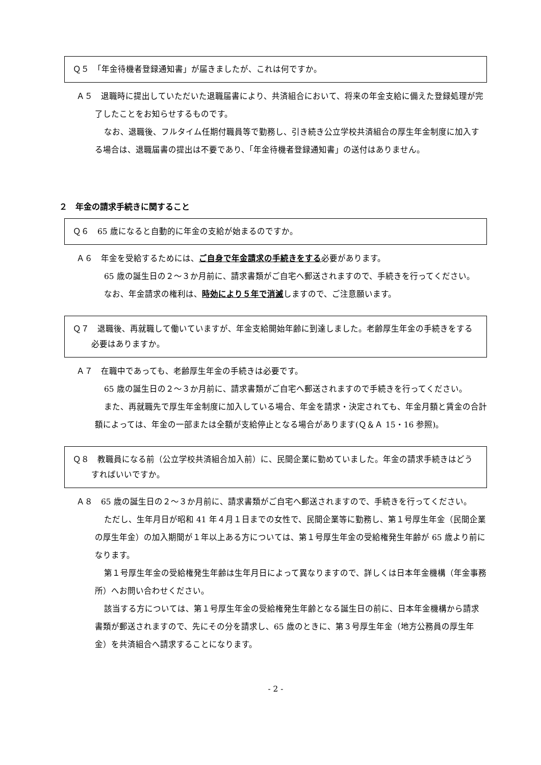Ｑ５　「年金待機者登録通知書」が届きましたが、これは何ですか。
Ａ５　退職時に提出していただいた退職届書により、共済組合において、将来の年金支給に備えた登録処理が完了したことをお知らせするものです。
なお、退職後、フルタイム任期付職員等で勤務し、引き続き公立学校共済組合の厚生年金制度に加入する場合は、退職届書の提出は不要であり、「年金待機者登録通知書」の送付はありません。
２　年金の請求手続きに関すること
Ｑ６　65 歳になると自動的に年金の支給が始まるのですか。
Ａ６　年金を受給するためには、ご自身で年金請求の手続きをする必要があります。
65 歳の誕生日の２～３か月前に、請求書類がご自宅へ郵送されますので、手続きを行ってください。
なお、年金請求の権利は、時効により５年で消滅しますので、ご注意願います。
Ｑ７　退職後、再就職して働いていますが、年金支給開始年齢に到達しました。老齢厚生年金の手続きをする必要はありますか。
Ａ７　在職中であっても、老齢厚生年金の手続きは必要です。
65 歳の誕生日の２～３か月前に、請求書類がご自宅へ郵送されますので手続きを行ってください。
また、再就職先で厚生年金制度に加入している場合、年金を請求・決定されても、年金月額と賃金の合計額によっては、年金の一部または全額が支給停止となる場合があります(Ｑ＆Ａ 15・16 参照)。
Ｑ８　教職員になる前（公立学校共済組合加入前）に、民間企業に勤めていました。年金の請求手続きはどうすればいいですか。
Ａ８　65 歳の誕生日の２～３か月前に、請求書類がご自宅へ郵送されますので、手続きを行ってください。
ただし、生年月日が昭和 41 年４月１日までの女性で、民間企業等に勤務し、第１号厚生年金（民間企業の厚生年金）の加入期間が１年以上ある方については、第１号厚生年金の受給権発生年齢が 65 歳より前になります。
第１号厚生年金の受給権発生年齢は生年月日によって異なりますので、詳しくは日本年金機構（年金事務所）へお問い合わせください。
該当する方については、第１号厚生年金の受給権発生年齢となる誕生日の前に、日本年金機構から請求書類が郵送されますので、先にその分を請求し、65 歳のときに、第３号厚生年金（地方公務員の厚生年金）を共済組合へ請求することになります。
- 2 -